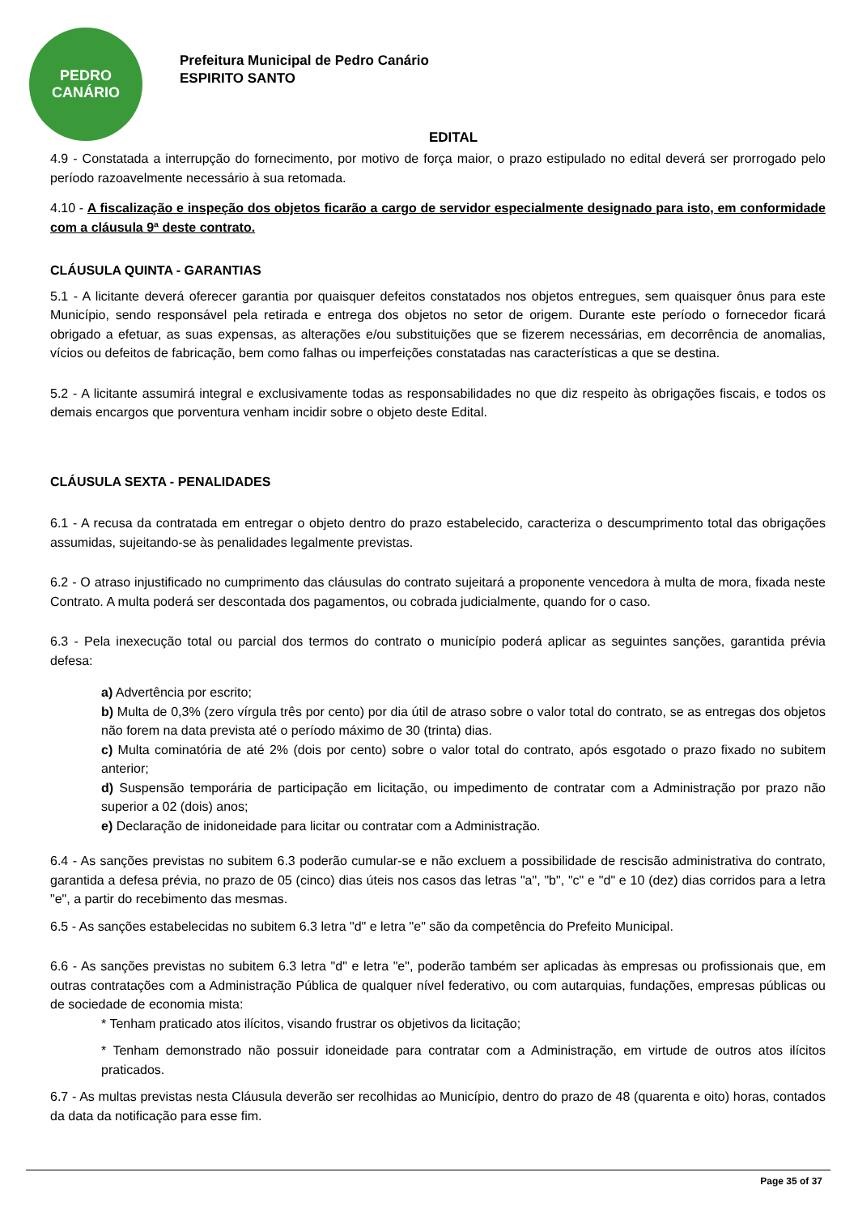PEDRO
CANÁRIO
Prefeitura Municipal de Pedro Canário
ESPIRITO SANTO
EDITAL
4.9 - Constatada a interrupção do fornecimento, por motivo de força maior, o prazo estipulado no edital deverá ser prorrogado pelo período razoavelmente necessário à sua retomada.
4.10 - A fiscalização e inspeção dos objetos ficarão a cargo de servidor especialmente designado para isto, em conformidade com a cláusula 9ª deste contrato.
CLÁUSULA QUINTA - GARANTIAS
5.1 - A licitante deverá oferecer garantia por quaisquer defeitos constatados nos objetos entregues, sem quaisquer ônus para este Município, sendo responsável pela retirada e entrega dos objetos no setor de origem. Durante este período o fornecedor ficará obrigado a efetuar, as suas expensas, as alterações e/ou substituições que se fizerem necessárias, em decorrência de anomalias, vícios ou defeitos de fabricação, bem como falhas ou imperfeições constatadas nas características a que se destina.
5.2 - A licitante assumirá integral e exclusivamente todas as responsabilidades no que diz respeito às obrigações fiscais, e todos os demais encargos que porventura venham incidir sobre o objeto deste Edital.
CLÁUSULA SEXTA - PENALIDADES
6.1 - A recusa da contratada em entregar o objeto dentro do prazo estabelecido, caracteriza o descumprimento total das obrigações assumidas, sujeitando-se às penalidades legalmente previstas.
6.2 - O atraso injustificado no cumprimento das cláusulas do contrato sujeitará a proponente vencedora à multa de mora, fixada neste Contrato. A multa poderá ser descontada dos pagamentos, ou cobrada judicialmente, quando for o caso.
6.3 - Pela inexecução total ou parcial dos termos do contrato o município poderá aplicar as seguintes sanções, garantida prévia defesa:
a) Advertência por escrito;
b) Multa de 0,3% (zero vírgula três por cento) por dia útil de atraso sobre o valor total do contrato, se as entregas dos objetos não forem na data prevista até o período máximo de 30 (trinta) dias.
c) Multa cominatória de até 2% (dois por cento) sobre o valor total do contrato, após esgotado o prazo fixado no subitem anterior;
d) Suspensão temporária de participação em licitação, ou impedimento de contratar com a Administração por prazo não superior a 02 (dois) anos;
e) Declaração de inidoneidade para licitar ou contratar com a Administração.
6.4 - As sanções previstas no subitem 6.3 poderão cumular-se e não excluem a possibilidade de rescisão administrativa do contrato, garantida a defesa prévia, no prazo de 05 (cinco) dias úteis nos casos das letras "a", "b", "c" e "d" e 10 (dez) dias corridos para a letra "e", a partir do recebimento das mesmas.
6.5 - As sanções estabelecidas no subitem 6.3 letra "d" e letra "e" são da competência do Prefeito Municipal.
6.6 - As sanções previstas no subitem 6.3 letra "d" e letra "e", poderão também ser aplicadas às empresas ou profissionais que, em outras contratações com a Administração Pública de qualquer nível federativo, ou com autarquias, fundações, empresas públicas ou de sociedade de economia mista:
* Tenham praticado atos ilícitos, visando frustrar os objetivos da licitação;
* Tenham demonstrado não possuir idoneidade para contratar com a Administração, em virtude de outros atos ilícitos praticados.
6.7 - As multas previstas nesta Cláusula deverão ser recolhidas ao Município, dentro do prazo de 48 (quarenta e oito) horas, contados da data da notificação para esse fim.
Page 35 of 37